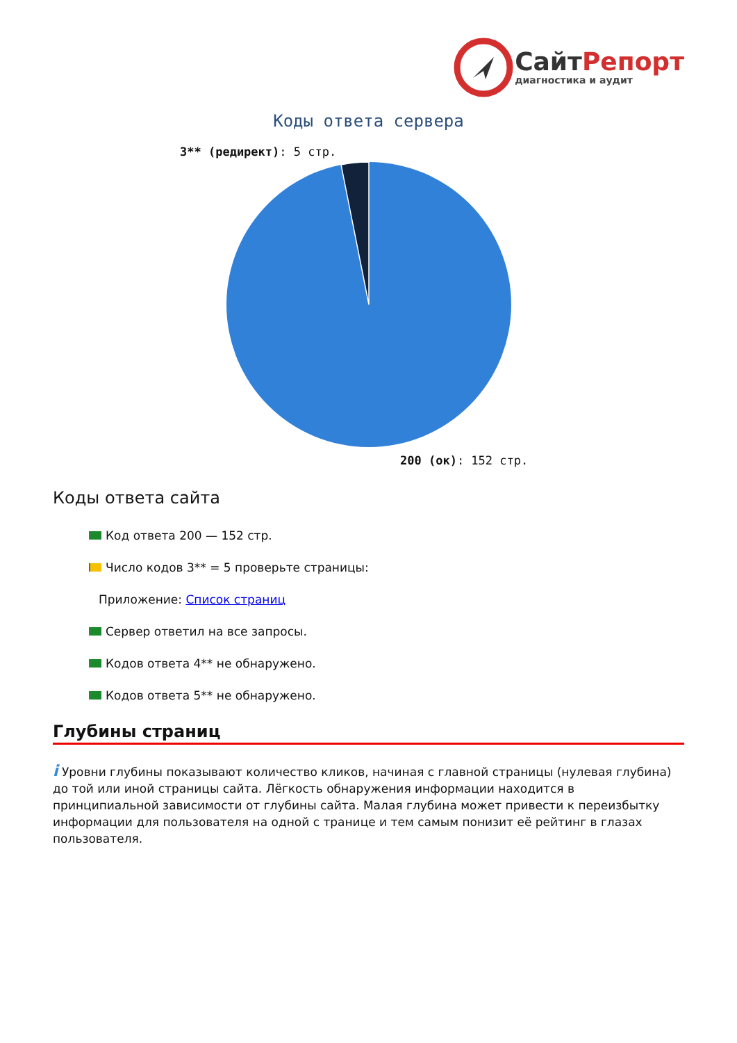СайтРепорт
диагностика и аудит
Коды ответа сервера
3** (редирект): 5 стр.
200 (ок): 152 стр.
Коды ответа сайта
Код ответа 200 — 152 стр.
Число кодов 3** = 5 проверьте страницы:
Приложение: Список страниц
Сервер ответил на все запросы.
Кодов ответа 4** не обнаружено.
Кодов ответа 5** не обнаружено.
Глубины страниц
i Уровни глубины показывают количество кликов, начиная с главной страницы (нулевая глубина) до той или иной страницы сайта. Лёгкость обнаружения информации находится в принципиальной зависимости от глубины сайта. Малая глубина может привести к переизбытку информации для пользователя на одной с транице и тем самым понизит её рейтинг в глазах пользователя.